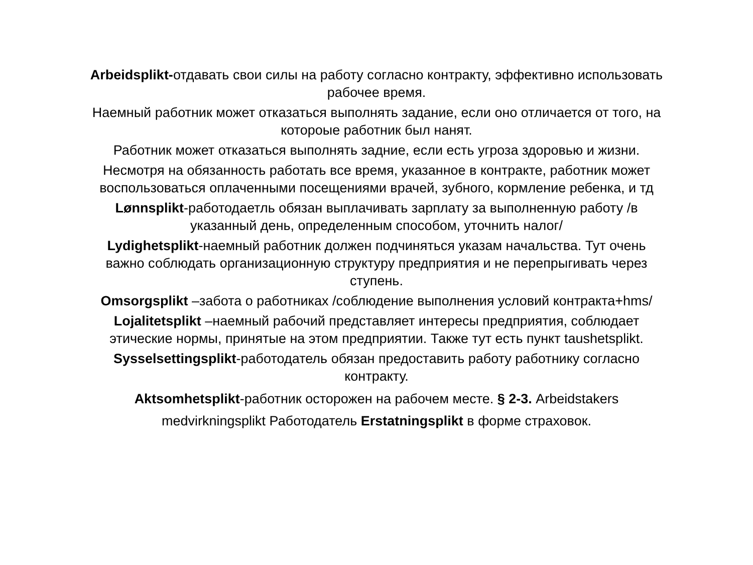Arbeidsplikt-отдавать свои силы на работу согласно контракту, эффективно использовать рабочее время.
Наемный работник может отказаться выполнять задание, если оно отличается от того, на котороые работник был нанят.
Работник может отказаться выполнять задние, если есть угроза здоровью и жизни.
Несмотря на обязанность работать все время, указанное в контракте, работник может воспользоваться оплаченными посещениями врачей, зубного, кормление ребенка, и тд
Lønnsplikt-работодаетль обязан выплачивать зарплату за выполненную работу /в указанный день, определенным способом, уточнить налог/
Lydighetsplikt-наемный работник должен подчиняться указам начальства. Тут очень важно соблюдать организационную структуру предприятия и не перепрыгивать через ступень.
Omsorgsplikt –забота о работниках /соблюдение выполнения условий контракта+hms/
Lojalitetsplikt –наемный рабочий представляет интересы предприятия, соблюдает этические нормы, принятые на этом предприятии. Также тут есть пункт taushetsplikt.
Sysselsettingsplikt-работодатель обязан предоставить работу работнику согласно контракту.
Aktsomhetsplikt-работник осторожен на рабочем месте. § 2-3. Arbeidstakers medvirkningsplikt Работодатель Erstatningsplikt в форме страховок.